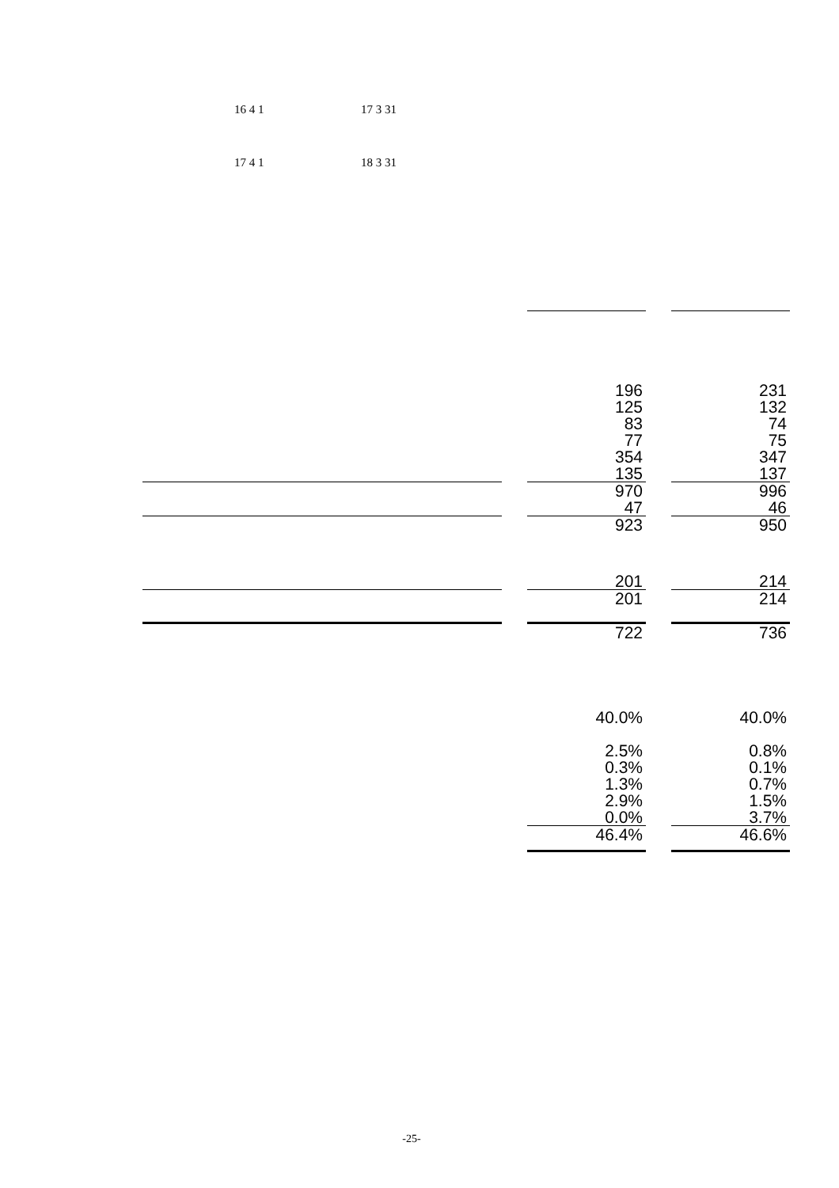16 4 1 17 3 31
17 4 1 18 3 31
| | | 196 | | 231 |
| | | 125 | | 132 |
| | | 83 | | 74 |
| | | 77 | | 75 |
| | | 354 | | 347 |
| | | 135 | | 137 |
| | | 970 | | 996 |
| | | 47 | | 46 |
| | | 923 | | 950 |
| | | 201 | | 214 |
| | | 201 | | 214 |
| | | 722 | | 736 |
| | | 40.0% | | 40.0% |
| | | 2.5% | | 0.8% |
| | | 0.3% | | 0.1% |
| | | 1.3% | | 0.7% |
| | | 2.9% | | 1.5% |
| | | 0.0% | | 3.7% |
| | | 46.4% | | 46.6% |
-25-